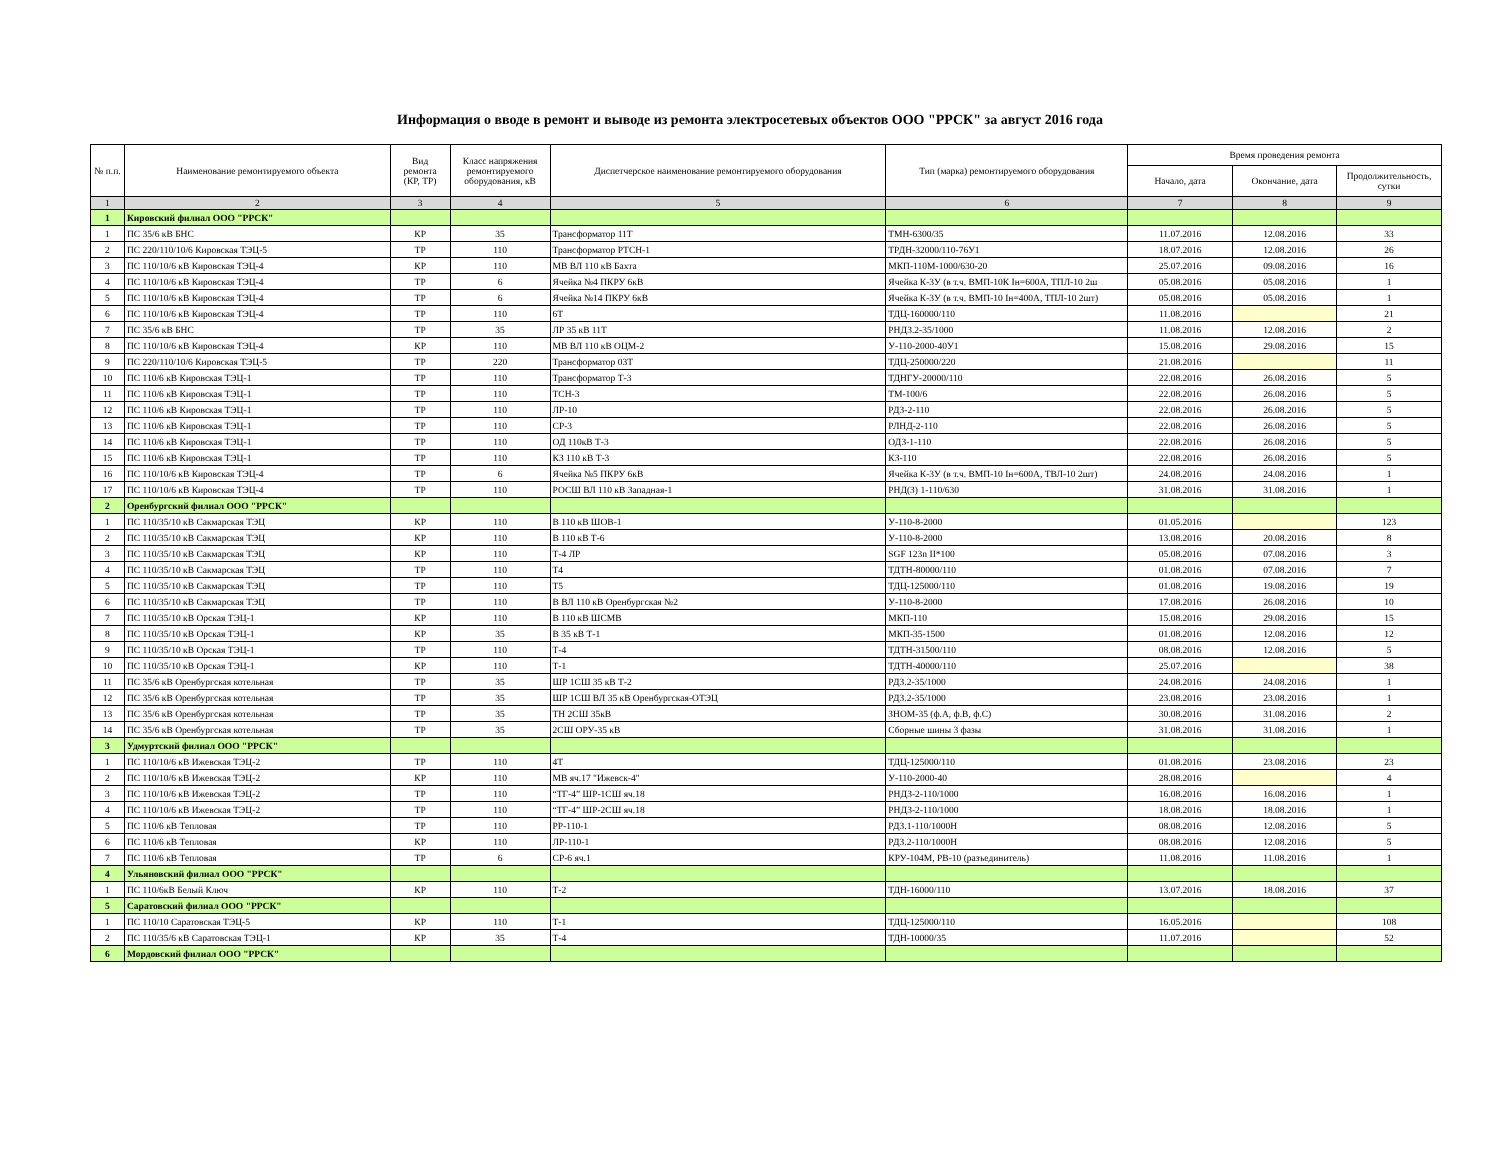Информация о вводе в ремонт и выводе из ремонта электросетевых объектов ООО "РРСК" за август 2016 года
| № п.п. | Наименование ремонтируемого объекта | Вид ремонта (КР, ТР) | Класс напряжения ремонтируемого оборудования, кВ | Диспетчерское наименование ремонтируемого оборудования | Тип (марка) ремонтируемого оборудования | Время проведения ремонта | | |
| --- | --- | --- | --- | --- | --- | --- | --- | --- |
| | | | | | | Начало, дата | Окончание, дата | Продолжительность, сутки |
| 1 | 2 | 3 | 4 | 5 | 6 | 7 | 8 | 9 |
| 1 | Кировский филиал ООО "РРСК" | | | | | | | |
| 1 | ПС 35/6 кВ БНС | КР | 35 | Трансформатор 11Т | ТМН-6300/35 | 11.07.2016 | 12.08.2016 | 33 |
| 2 | ПС 220/110/10/6 Кировская ТЭЦ-5 | ТР | 110 | Трансформатор РТСН-1 | ТРДН-32000/110-76У1 | 18.07.2016 | 12.08.2016 | 26 |
| 3 | ПС 110/10/6 кВ Кировская ТЭЦ-4 | КР | 110 | МВ ВЛ 110 кВ Бахта | МКП-110М-1000/630-20 | 25.07.2016 | 09.08.2016 | 16 |
| 4 | ПС 110/10/6 кВ Кировская ТЭЦ-4 | ТР | 6 | Ячейка №4 ПКРУ 6кВ | Ячейка К-3У (в т.ч. ВМП-10К Iн=600А, ТПЛ-10 2ш | 05.08.2016 | 05.08.2016 | 1 |
| 5 | ПС 110/10/6 кВ Кировская ТЭЦ-4 | ТР | 6 | Ячейка №14 ПКРУ 6кВ | Ячейка К-3У (в т.ч. ВМП-10 Iн=400А, ТПЛ-10 2шт) | 05.08.2016 | 05.08.2016 | 1 |
| 6 | ПС 110/10/6 кВ Кировская ТЭЦ-4 | ТР | 110 | 6Т | ТДЦ-160000/110 | 11.08.2016 | | 21 |
| 7 | ПС 35/6 кВ БНС | ТР | 35 | ЛР 35 кВ 11Т | РНДЗ.2-35/1000 | 11.08.2016 | 12.08.2016 | 2 |
| 8 | ПС 110/10/6 кВ Кировская ТЭЦ-4 | КР | 110 | МВ ВЛ 110 кВ ОЦМ-2 | У-110-2000-40У1 | 15.08.2016 | 29.08.2016 | 15 |
| 9 | ПС 220/110/10/6 Кировская ТЭЦ-5 | ТР | 220 | Трансформатор 03Т | ТДЦ-250000/220 | 21.08.2016 | | 11 |
| 10 | ПС 110/6 кВ Кировская ТЭЦ-1 | ТР | 110 | Трансформатор Т-3 | ТДНГУ-20000/110 | 22.08.2016 | 26.08.2016 | 5 |
| 11 | ПС 110/6 кВ Кировская ТЭЦ-1 | ТР | 110 | ТСН-3 | ТМ-100/6 | 22.08.2016 | 26.08.2016 | 5 |
| 12 | ПС 110/6 кВ Кировская ТЭЦ-1 | ТР | 110 | ЛР-10 | РДЗ-2-110 | 22.08.2016 | 26.08.2016 | 5 |
| 13 | ПС 110/6 кВ Кировская ТЭЦ-1 | ТР | 110 | СР-3 | РЛНД-2-110 | 22.08.2016 | 26.08.2016 | 5 |
| 14 | ПС 110/6 кВ Кировская ТЭЦ-1 | ТР | 110 | ОД 110кВ Т-3 | ОДЗ-1-110 | 22.08.2016 | 26.08.2016 | 5 |
| 15 | ПС 110/6 кВ Кировская ТЭЦ-1 | ТР | 110 | КЗ 110 кВ Т-3 | КЗ-110 | 22.08.2016 | 26.08.2016 | 5 |
| 16 | ПС 110/10/6 кВ Кировская ТЭЦ-4 | ТР | 6 | Ячейка №5 ПКРУ 6кВ | Ячейка К-3У (в т.ч. ВМП-10 Iн=600А, ТВЛ-10 2шт) | 24.08.2016 | 24.08.2016 | 1 |
| 17 | ПС 110/10/6 кВ Кировская ТЭЦ-4 | ТР | 110 | РОСШ ВЛ 110 кВ Западная-1 | РНД(З) 1-110/630 | 31.08.2016 | 31.08.2016 | 1 |
| 2 | Оренбургский филиал ООО "РРСК" | | | | | | | |
| 1 | ПС 110/35/10 кВ Сакмарская ТЭЦ | КР | 110 | В 110 кВ ШОВ-1 | У-110-8-2000 | 01.05.2016 | | 123 |
| 2 | ПС 110/35/10 кВ Сакмарская ТЭЦ | КР | 110 | В 110 кВ Т-6 | У-110-8-2000 | 13.08.2016 | 20.08.2016 | 8 |
| 3 | ПС 110/35/10 кВ Сакмарская ТЭЦ | КР | 110 | Т-4 ЛР | SGF 123n II*100 | 05.08.2016 | 07.08.2016 | 3 |
| 4 | ПС 110/35/10 кВ Сакмарская ТЭЦ | ТР | 110 | Т4 | ТДТН-80000/110 | 01.08.2016 | 07.08.2016 | 7 |
| 5 | ПС 110/35/10 кВ Сакмарская ТЭЦ | ТР | 110 | Т5 | ТДЦ-125000/110 | 01.08.2016 | 19.08.2016 | 19 |
| 6 | ПС 110/35/10 кВ Сакмарская ТЭЦ | ТР | 110 | В ВЛ 110 кВ Оренбургская №2 | У-110-8-2000 | 17.08.2016 | 26.08.2016 | 10 |
| 7 | ПС 110/35/10 кВ Орская ТЭЦ-1 | КР | 110 | В 110 кВ ШСМВ | МКП-110 | 15.08.2016 | 29.08.2016 | 15 |
| 8 | ПС 110/35/10 кВ Орская ТЭЦ-1 | КР | 35 | В 35 кВ Т-1 | МКП-35-1500 | 01.08.2016 | 12.08.2016 | 12 |
| 9 | ПС 110/35/10 кВ Орская ТЭЦ-1 | ТР | 110 | Т-4 | ТДТН-31500/110 | 08.08.2016 | 12.08.2016 | 5 |
| 10 | ПС 110/35/10 кВ Орская ТЭЦ-1 | КР | 110 | Т-1 | ТДТН-40000/110 | 25.07.2016 | | 38 |
| 11 | ПС 35/6 кВ Оренбургская котельная | ТР | 35 | ШР 1СШ 35 кВ Т-2 | РДЗ.2-35/1000 | 24.08.2016 | 24.08.2016 | 1 |
| 12 | ПС 35/6 кВ Оренбургская котельная | ТР | 35 | ШР 1СШ ВЛ 35 кВ Оренбургская-ОТЭЦ | РДЗ.2-35/1000 | 23.08.2016 | 23.08.2016 | 1 |
| 13 | ПС 35/6 кВ Оренбургская котельная | ТР | 35 | ТН 2СШ 35кВ | ЗНОМ-35 (ф.А, ф.В, ф.С) | 30.08.2016 | 31.08.2016 | 2 |
| 14 | ПС 35/6 кВ Оренбургская котельная | ТР | 35 | 2СШ ОРУ-35 кВ | Сборные шины 3 фазы | 31.08.2016 | 31.08.2016 | 1 |
| 3 | Удмуртский филиал ООО "РРСК" | | | | | | | |
| 1 | ПС 110/10/6 кВ Ижевская ТЭЦ-2 | ТР | 110 | 4Т | ТДЦ-125000/110 | 01.08.2016 | 23.08.2016 | 23 |
| 2 | ПС 110/10/6 кВ Ижевская ТЭЦ-2 | КР | 110 | МВ яч.17 "Ижевск-4" | У-110-2000-40 | 28.08.2016 | | 4 |
| 3 | ПС 110/10/6 кВ Ижевская ТЭЦ-2 | ТР | 110 | “ТГ-4” ШР-1СШ яч.18 | РНДЗ-2-110/1000 | 16.08.2016 | 16.08.2016 | 1 |
| 4 | ПС 110/10/6 кВ Ижевская ТЭЦ-2 | ТР | 110 | “ТГ-4” ШР-2СШ яч.18 | РНДЗ-2-110/1000 | 18.08.2016 | 18.08.2016 | 1 |
| 5 | ПС 110/6 кВ Тепловая | ТР | 110 | РР-110-1 | РДЗ.1-110/1000Н | 08.08.2016 | 12.08.2016 | 5 |
| 6 | ПС 110/6 кВ Тепловая | КР | 110 | ЛР-110-1 | РДЗ.2-110/1000Н | 08.08.2016 | 12.08.2016 | 5 |
| 7 | ПС 110/6 кВ Тепловая | ТР | 6 | СР-6 яч.1 | КРУ-104М, РВ-10 (разъединитель) | 11.08.2016 | 11.08.2016 | 1 |
| 4 | Ульяновский филиал ООО "РРСК" | | | | | | | |
| 1 | ПС 110/6кВ Белый Ключ | КР | 110 | Т-2 | ТДН-16000/110 | 13.07.2016 | 18.08.2016 | 37 |
| 5 | Саратовский филиал ООО "РРСК" | | | | | | | |
| 1 | ПС 110/10 Саратовская ТЭЦ-5 | КР | 110 | Т-1 | ТДЦ-125000/110 | 16.05.2016 | | 108 |
| 2 | ПС 110/35/6 кВ Саратовская ТЭЦ-1 | КР | 35 | Т-4 | ТДН-10000/35 | 11.07.2016 | | 52 |
| 6 | Мордовский филиал ООО "РРСК" | | | | | | | |